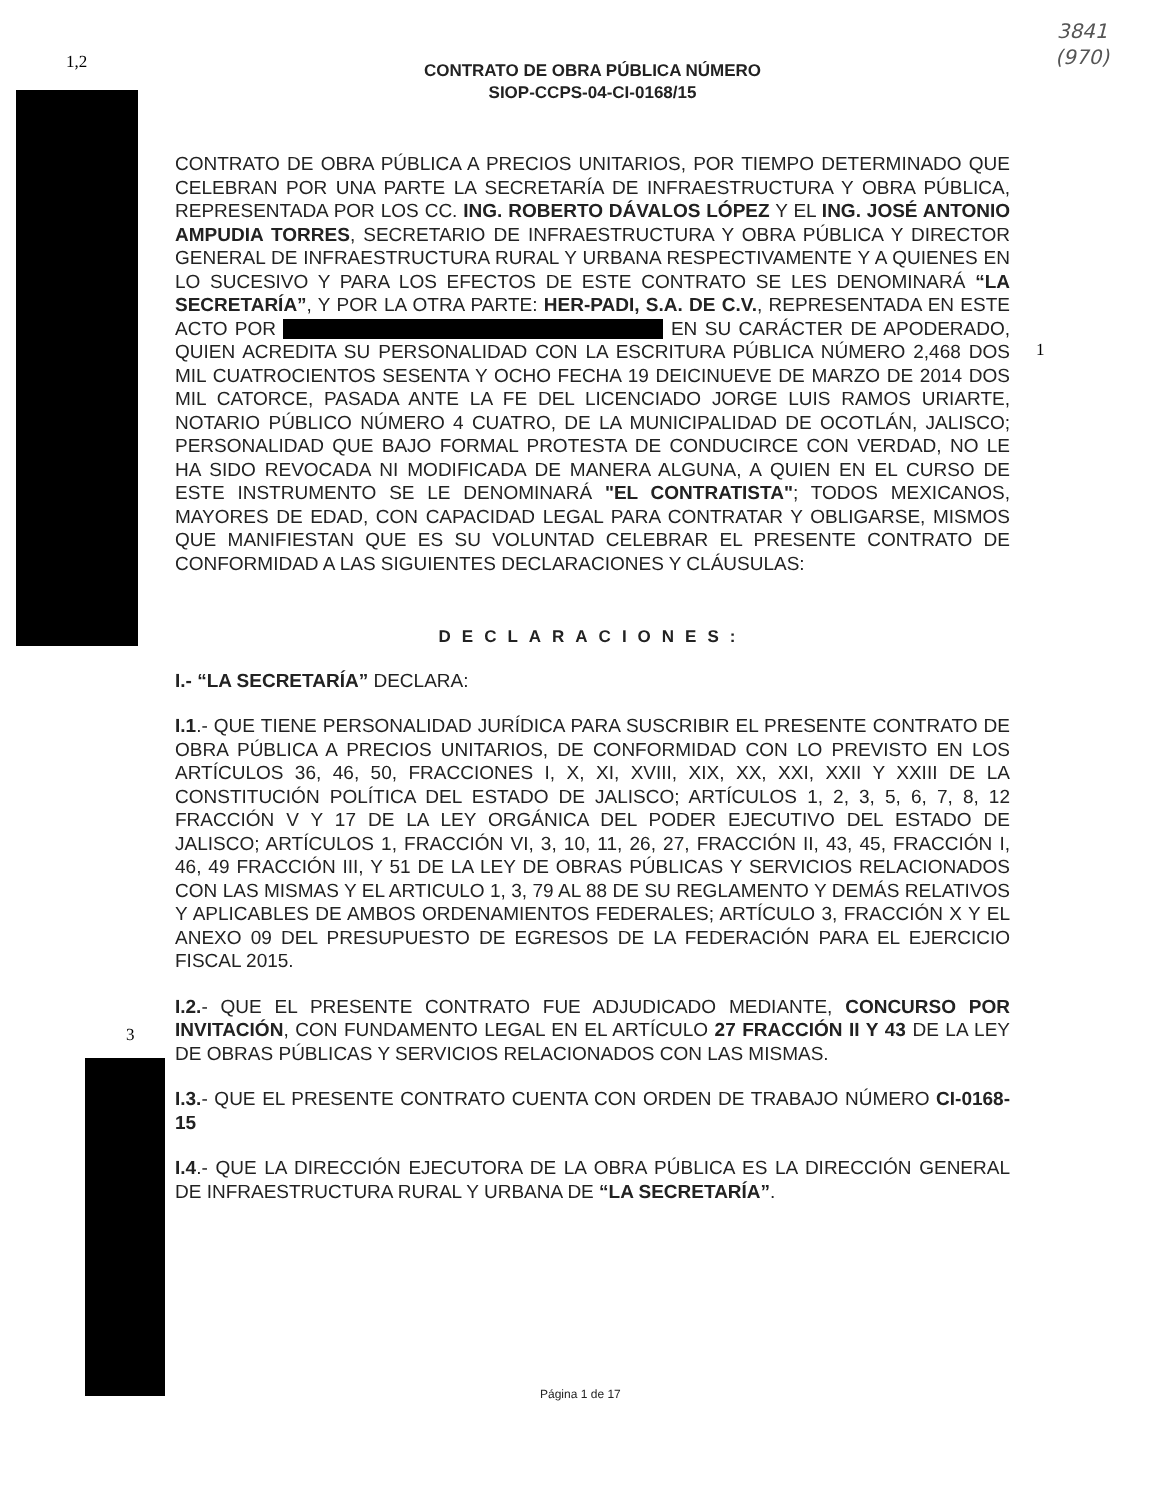1,2
1
3
3841
(970)
CONTRATO DE OBRA PÚBLICA NÚMERO
SIOP-CCPS-04-CI-0168/15
CONTRATO DE OBRA PÚBLICA A PRECIOS UNITARIOS, POR TIEMPO DETERMINADO QUE CELEBRAN POR UNA PARTE LA SECRETARÍA DE INFRAESTRUCTURA Y OBRA PÚBLICA, REPRESENTADA POR LOS CC. ING. ROBERTO DÁVALOS LÓPEZ Y EL ING. JOSÉ ANTONIO AMPUDIA TORRES, SECRETARIO DE INFRAESTRUCTURA Y OBRA PÚBLICA Y DIRECTOR GENERAL DE INFRAESTRUCTURA RURAL Y URBANA RESPECTIVAMENTE Y A QUIENES EN LO SUCESIVO Y PARA LOS EFECTOS DE ESTE CONTRATO SE LES DENOMINARÁ “LA SECRETARÍA”, Y POR LA OTRA PARTE: HER-PADI, S.A. DE C.V., REPRESENTADA EN ESTE ACTO POR EN SU CARÁCTER DE APODERADO, QUIEN ACREDITA SU PERSONALIDAD CON LA ESCRITURA PÚBLICA NÚMERO 2,468 DOS MIL CUATROCIENTOS SESENTA Y OCHO FECHA 19 DEICINUEVE DE MARZO DE 2014 DOS MIL CATORCE, PASADA ANTE LA FE DEL LICENCIADO JORGE LUIS RAMOS URIARTE, NOTARIO PÚBLICO NÚMERO 4 CUATRO, DE LA MUNICIPALIDAD DE OCOTLÁN, JALISCO; PERSONALIDAD QUE BAJO FORMAL PROTESTA DE CONDUCIRCE CON VERDAD, NO LE HA SIDO REVOCADA NI MODIFICADA DE MANERA ALGUNA, A QUIEN EN EL CURSO DE ESTE INSTRUMENTO SE LE DENOMINARÁ "EL CONTRATISTA"; TODOS MEXICANOS, MAYORES DE EDAD, CON CAPACIDAD LEGAL PARA CONTRATAR Y OBLIGARSE, MISMOS QUE MANIFIESTAN QUE ES SU VOLUNTAD CELEBRAR EL PRESENTE CONTRATO DE CONFORMIDAD A LAS SIGUIENTES DECLARACIONES Y CLÁUSULAS:
DECLARACIONES:
I.- “LA SECRETARÍA” DECLARA:
I.1.- QUE TIENE PERSONALIDAD JURÍDICA PARA SUSCRIBIR EL PRESENTE CONTRATO DE OBRA PÚBLICA A PRECIOS UNITARIOS, DE CONFORMIDAD CON LO PREVISTO EN LOS ARTÍCULOS 36, 46, 50, FRACCIONES I, X, XI, XVIII, XIX, XX, XXI, XXII Y XXIII DE LA CONSTITUCIÓN POLÍTICA DEL ESTADO DE JALISCO; ARTÍCULOS 1, 2, 3, 5, 6, 7, 8, 12 FRACCIÓN V Y 17 DE LA LEY ORGÁNICA DEL PODER EJECUTIVO DEL ESTADO DE JALISCO; ARTÍCULOS 1, FRACCIÓN VI, 3, 10, 11, 26, 27, FRACCIÓN II, 43, 45, FRACCIÓN I, 46, 49 FRACCIÓN III, Y 51 DE LA LEY DE OBRAS PÚBLICAS Y SERVICIOS RELACIONADOS CON LAS MISMAS Y EL ARTICULO 1, 3, 79 AL 88 DE SU REGLAMENTO Y DEMÁS RELATIVOS Y APLICABLES DE AMBOS ORDENAMIENTOS FEDERALES; ARTÍCULO 3, FRACCIÓN X Y EL ANEXO 09 DEL PRESUPUESTO DE EGRESOS DE LA FEDERACIÓN PARA EL EJERCICIO FISCAL 2015.
I.2.- QUE EL PRESENTE CONTRATO FUE ADJUDICADO MEDIANTE, CONCURSO POR INVITACIÓN, CON FUNDAMENTO LEGAL EN EL ARTÍCULO 27 FRACCIÓN II Y 43 DE LA LEY DE OBRAS PÚBLICAS Y SERVICIOS RELACIONADOS CON LAS MISMAS.
I.3.- QUE EL PRESENTE CONTRATO CUENTA CON ORDEN DE TRABAJO NÚMERO CI-0168-15
I.4.- QUE LA DIRECCIÓN EJECUTORA DE LA OBRA PÚBLICA ES LA DIRECCIÓN GENERAL DE INFRAESTRUCTURA RURAL Y URBANA DE “LA SECRETARÍA”.
Página 1 de 17